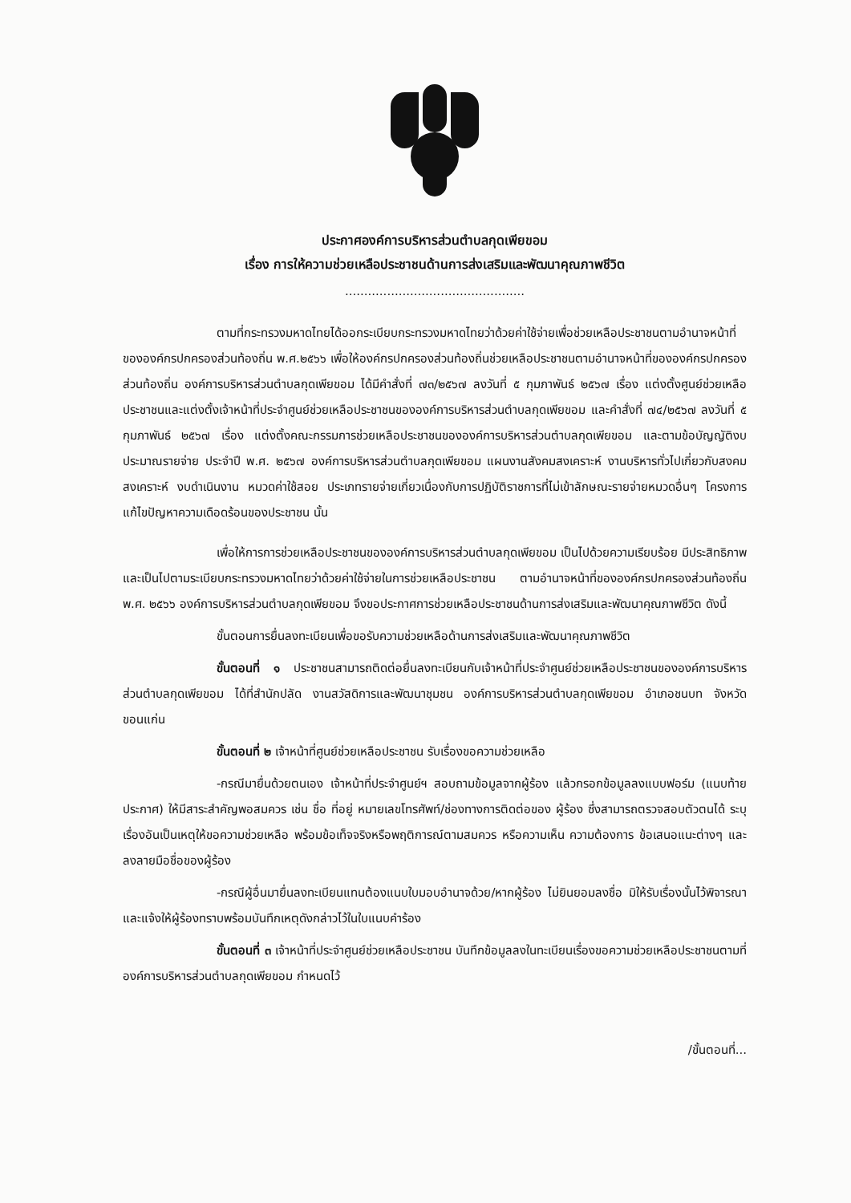ประกาศองค์การบริหารส่วนตำบลกุดเพียขอม
เรื่อง การให้ความช่วยเหลือประชาชนด้านการส่งเสริมและพัฒนาคุณภาพชีวิต
...............................................
ตามที่กระทรวงมหาดไทยได้ออกระเบียบกระทรวงมหาดไทยว่าด้วยค่าใช้จ่ายเพื่อช่วยเหลือประชาชนตามอำนาจหน้าที่ขององค์กรปกครองส่วนท้องถิ่น พ.ศ.๒๕๖๖ เพื่อให้องค์กรปกครองส่วนท้องถิ่นช่วยเหลือประชาชนตามอำนาจหน้าที่ขององค์กรปกครองส่วนท้องถิ่น องค์การบริหารส่วนตำบลกุดเพียขอม ได้มีคำสั่งที่ ๗๓/๒๕๖๗ ลงวันที่ ๕ กุมภาพันธ์ ๒๕๖๗ เรื่อง แต่งตั้งศูนย์ช่วยเหลือประชาชนและแต่งตั้งเจ้าหน้าที่ประจำศูนย์ช่วยเหลือประชาชนขององค์การบริหารส่วนตำบลกุดเพียขอม และคำสั่งที่ ๗๔/๒๕๖๗ ลงวันที่ ๕ กุมภาพันธ์ ๒๕๖๗ เรื่อง แต่งตั้งคณะกรรมการช่วยเหลือประชาชนขององค์การบริหารส่วนตำบลกุดเพียขอม และตามข้อบัญญัติงบประมาณรายจ่าย ประจำปี พ.ศ. ๒๕๖๗ องค์การบริหารส่วนตำบลกุดเพียขอม แผนงานสังคมสงเคราะห์ งานบริหารทั่วไปเกี่ยวกับสงคมสงเคราะห์ งบดำเนินงาน หมวดค่าใช้สอย ประเภทรายจ่ายเกี่ยวเนื่องกับการปฏิบัติราชการที่ไม่เข้าลักษณะรายจ่ายหมวดอื่นๆ โครงการแก้ไขปัญหาความเดือดร้อนของประชาชน นั้น
เพื่อให้การการช่วยเหลือประชาชนขององค์การบริหารส่วนตำบลกุดเพียขอม เป็นไปด้วยความเรียบร้อย มีประสิทธิภาพ และเป็นไปตามระเบียบกระทรวงมหาดไทยว่าด้วยค่าใช้จ่ายในการช่วยเหลือประชาชน ตามอำนาจหน้าที่ขององค์กรปกครองส่วนท้องถิ่น พ.ศ. ๒๕๖๖ องค์การบริหารส่วนตำบลกุดเพียขอม จึงขอประกาศการช่วยเหลือประชาชนด้านการส่งเสริมและพัฒนาคุณภาพชีวิต ดังนี้
ขั้นตอนการยื่นลงทะเบียนเพื่อขอรับความช่วยเหลือด้านการส่งเสริมและพัฒนาคุณภาพชีวิต
ขั้นตอนที่ ๑ ประชาชนสามารถติดต่อยื่นลงทะเบียนกับเจ้าหน้าที่ประจำศูนย์ช่วยเหลือประชาชนขององค์การบริหารส่วนตำบลกุดเพียขอม ได้ที่สำนักปลัด งานสวัสดิการและพัฒนาชุมชน องค์การบริหารส่วนตำบลกุดเพียขอม อำเภอชนบท จังหวัดขอนแก่น
ขั้นตอนที่ ๒ เจ้าหน้าที่ศูนย์ช่วยเหลือประชาชน รับเรื่องขอความช่วยเหลือ
-กรณีมายื่นด้วยตนเอง เจ้าหน้าที่ประจำศูนย์ฯ สอบถามข้อมูลจากผู้ร้อง แล้วกรอกข้อมูลลงแบบฟอร์ม (แนบท้ายประกาศ) ให้มีสาระสำคัญพอสมควร เช่น ชื่อ ที่อยู่ หมายเลขโทรศัพท์/ช่องทางการติดต่อของ ผู้ร้อง ซึ่งสามารถตรวจสอบตัวตนได้ ระบุเรื่องอันเป็นเหตุให้ขอความช่วยเหลือ พร้อมข้อเท็จจริงหรือพฤติการณ์ตามสมควร หรือความเห็น ความต้องการ ข้อเสนอแนะต่างๆ และลงลายมือชื่อของผู้ร้อง
-กรณีผู้อื่นมายื่นลงทะเบียนแทนต้องแนบใบมอบอำนาจด้วย/หากผู้ร้อง ไม่ยินยอมลงชื่อ มิให้รับเรื่องนั้นไว้พิจารณา และแจ้งให้ผู้ร้องทราบพร้อมบันทึกเหตุดังกล่าวไว้ในใบแนบคำร้อง
ขั้นตอนที่ ๓ เจ้าหน้าที่ประจำศูนย์ช่วยเหลือประชาชน บันทึกข้อมูลลงในทะเบียนเรื่องขอความช่วยเหลือประชาชนตามที่องค์การบริหารส่วนตำบลกุดเพียขอม กำหนดไว้
/ขั้นตอนที่...